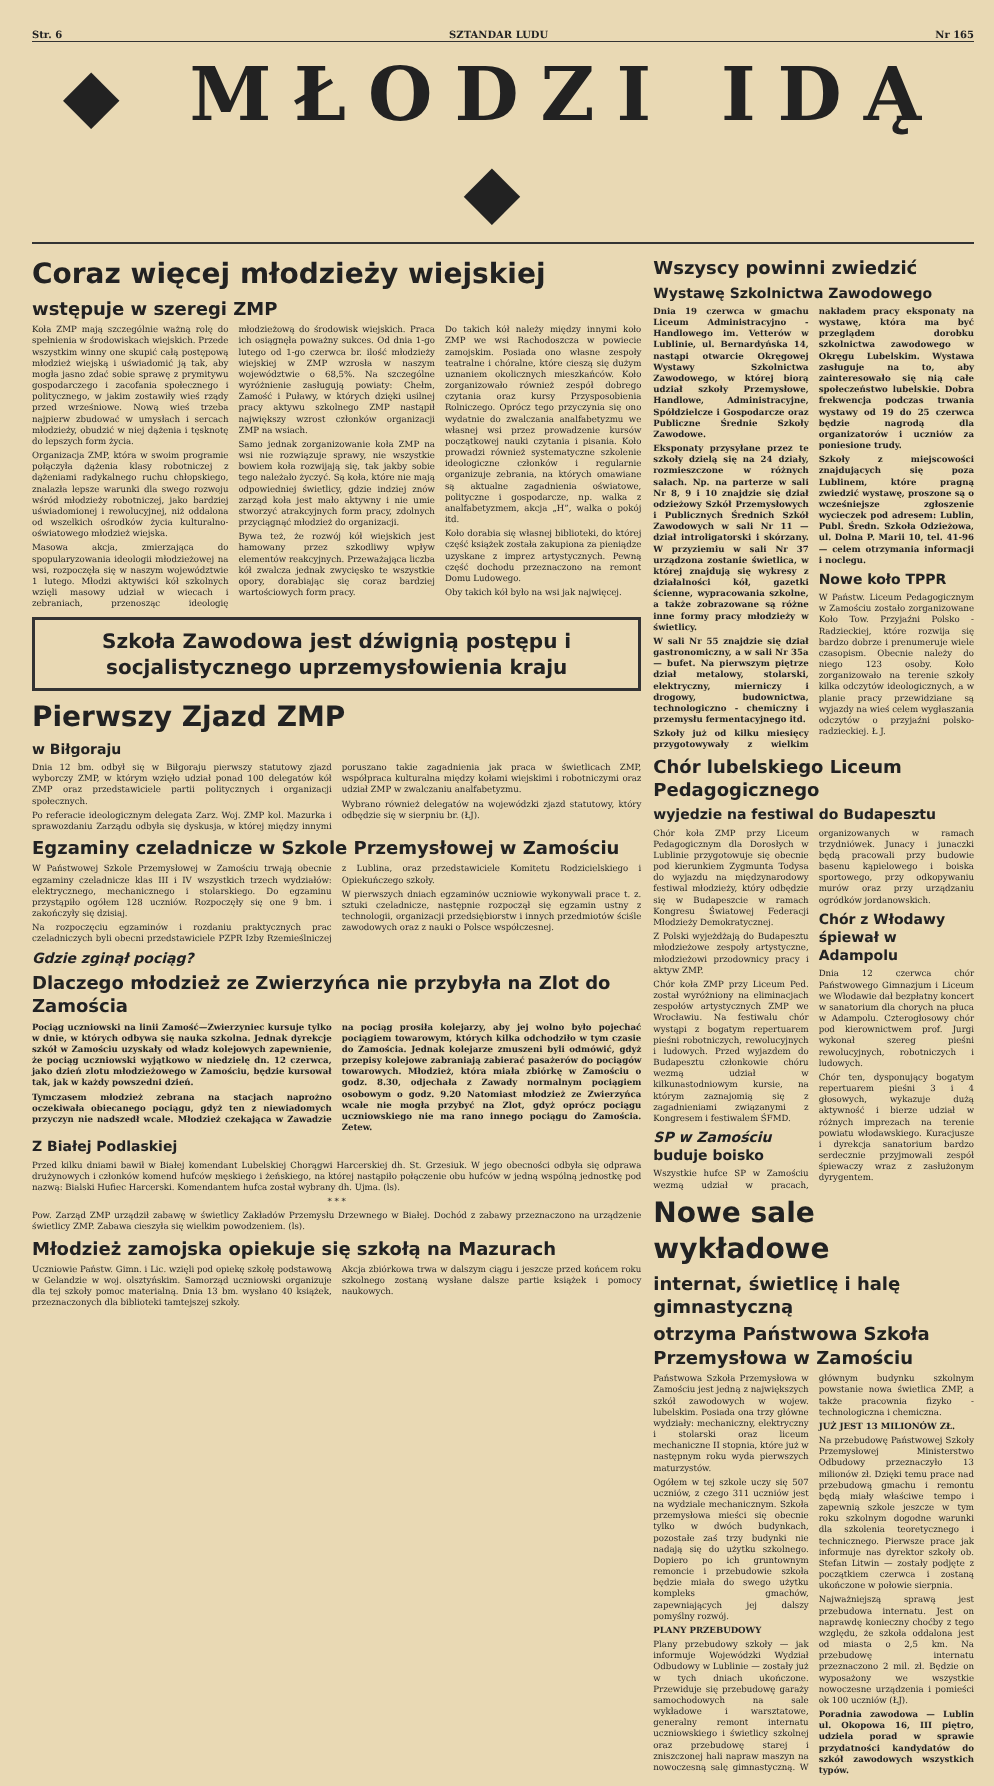Str. 6 SZTANDAR LUDU Nr 165
◆ MŁODZI IDĄ ◆
Coraz więcej młodzieży wiejskiej
wstępuje w szeregi ZMP
Koła ZMP mają szczególnie ważną rolę do spełnienia w środowiskach wiejskich. Przede wszystkim winny one skupić całą postępową młodzież wiejską i uświadomić ją tak, aby mogła jasno zdać sobie sprawę z prymitywu gospodarczego i zacofania społecznego i politycznego, w jakim zostawiły wieś rządy przed wrześniowe. Nową wieś trzeba najpierw zbudować w umysłach i sercach młodzieży, obudzić w niej dążenia i tęsknotę do lepszych form życia.
Organizacja ZMP, która w swoim programie połączyła dążenia klasy robotniczej z dążeniami radykalnego ruchu chłopskiego, znalazła lepsze warunki dla swego rozwoju wśród młodzieży robotniczej, jako bardziej uświadomionej i rewolucyjnej, niż oddalona od wszelkich ośrodków życia kulturalno-oświatowego młodzież wiejska.
Masowa akcja, zmierzająca do spopularyzowania ideologii młodzieżowej na wsi, rozpoczęła się w naszym województwie 1 lutego. Młodzi aktywiści kół szkolnych wzięli masowy udział w wiecach i zebraniach, przenosząc ideologię młodzieżową do środowisk wiejskich. Praca ich osiągnęła poważny sukces. Od dnia 1-go lutego od 1-go czerwca br. ilość młodzieży wiejskiej w ZMP wzrosła w naszym województwie o 68,5%. Na szczególne wyróżnienie zasługują powiaty: Chełm, Zamość i Puławy, w których dzięki usilnej pracy aktywu szkolnego ZMP nastąpił największy wzrost członków organizacji ZMP na wsiach.
Samo jednak zorganizowanie koła ZMP na wsi nie rozwiązuje sprawy, nie wszystkie bowiem koła rozwijają się, tak jakby sobie tego należało życzyć. Są koła, które nie mają odpowiedniej świetlicy, gdzie indziej znów zarząd koła jest mało aktywny i nie umie stworzyć atrakcyjnych form pracy, zdolnych przyciągnąć młodzież do organizacji.
Bywa też, że rozwój kół wiejskich jest hamowany przez szkodliwy wpływ elementów reakcyjnych. Przeważająca liczba kół zwalcza jednak zwycięsko te wszystkie opory, dorabiając się coraz bardziej wartościowych form pracy.
Do takich kół należy między innymi koło ZMP we wsi Rachodoszcza w powiecie zamojskim. Posiada ono własne zespoły teatralne i chóralne, które cieszą się dużym uznaniem okolicznych mieszkańców. Koło zorganizowało również zespół dobrego czytania oraz kursy Przysposobienia Rolniczego. Oprócz tego przyczynia się ono wydatnie do zwalczania analfabetyzmu we własnej wsi przez prowadzenie kursów początkowej nauki czytania i pisania. Koło prowadzi również systematyczne szkolenie ideologiczne członków i regularnie organizuje zebrania, na których omawiane są aktualne zagadnienia oświatowe, polityczne i gospodarcze, np. walka z analfabetyzmem, akcja „H”, walka o pokój itd.
Koło dorabia się własnej biblioteki, do której część książek została zakupiona za pieniądze uzyskane z imprez artystycznych. Pewną część dochodu przeznaczono na remont Domu Ludowego.
Oby takich kół było na wsi jak najwięcej.
Szkoła Zawodowa jest dźwignią postępu i socjalistycznego uprzemysłowienia kraju
Pierwszy Zjazd ZMP
w Biłgoraju
Dnia 12 bm. odbył się w Biłgoraju pierwszy statutowy zjazd wyborczy ZMP, w którym wzięło udział ponad 100 delegatów kół ZMP oraz przedstawiciele partii politycznych i organizacji społecznych.
Po referacie ideologicznym delegata Zarz. Woj. ZMP kol. Mazurka i sprawozdaniu Zarządu odbyła się dyskusja, w której między innymi poruszano takie zagadnienia jak praca w świetlicach ZMP, współpraca kulturalna między kołami wiejskimi i robotniczymi oraz udział ZMP w zwalczaniu analfabetyzmu.
Wybrano również delegatów na wojewódzki zjazd statutowy, który odbędzie się w sierpniu br. (ŁJ).
Egzaminy czeladnicze w Szkole Przemysłowej w Zamościu
W Państwowej Szkole Przemysłowej w Zamościu trwają obecnie egzaminy czeladnicze klas III i IV wszystkich trzech wydziałów: elektrycznego, mechanicznego i stolarskiego. Do egzaminu przystąpiło ogółem 128 uczniów. Rozpoczęły się one 9 bm. i zakończyły się dzisiaj.
Na rozpoczęciu egzaminów i rozdaniu praktycznych prac czeladniczych byli obecni przedstawiciele PZPR Izby Rzemieślniczej z Lublina, oraz przedstawiciele Komitetu Rodzicielskiego i Opiekuńczego szkoły.
W pierwszych dniach egzaminów uczniowie wykonywali prace t. z. sztuki czeladnicze, następnie rozpoczął się egzamin ustny z technologii, organizacji przedsiębiorstw i innych przedmiotów ściśle zawodowych oraz z nauki o Polsce współczesnej.
Gdzie zginął pociąg?
Dlaczego młodzież ze Zwierzyńca nie przybyła na Zlot do Zamościa
Pociąg uczniowski na linii Zamość—Zwierzyniec kursuje tylko w dnie, w których odbywa się nauka szkolna. Jednak dyrekcje szkół w Zamościu uzyskały od władz kolejowych zapewnienie, że pociąg uczniowski wyjątkowo w niedzielę dn. 12 czerwca, jako dzień zlotu młodzieżowego w Zamościu, będzie kursował tak, jak w każdy powszedni dzień.
Tymczasem młodzież zebrana na stacjach naprożno oczekiwała obiecanego pociągu, gdyż ten z niewiadomych przyczyn nie nadszedł wcale. Młodzież czekająca w Zawadzie na pociąg prosiła kolejarzy, aby jej wolno było pojechać pociągiem towarowym, których kilka odchodziło w tym czasie do Zamościa. Jednak kolejarze zmuszeni byli odmówić, gdyż przepisy kolejowe zabraniają zabierać pasażerów do pociągów towarowych. Młodzież, która miała zbiórkę w Zamościu o godz. 8.30, odjechała z Zawady normalnym pociągiem osobowym o godz. 9.20 Natomiast młodzież ze Zwierzyńca wcale nie mogła przybyć na Zlot, gdyż oprócz pociągu uczniowskiego nie ma rano innego pociągu do Zamościa. Zetew.
Z Białej Podlaskiej
Przed kilku dniami bawił w Białej komendant Lubelskiej Chorągwi Harcerskiej dh. St. Grzesiuk. W jego obecności odbyła się odprawa drużynowych i członków komend hufców męskiego i żeńskiego, na której nastąpiło połączenie obu hufców w jedną wspólną jednostkę pod nazwą: Bialski Hufiec Harcerski. Komendantem hufca został wybrany dh. Ujma. (ls).
* * *
Pow. Zarząd ZMP urządził zabawę w świetlicy Zakładów Przemysłu Drzewnego w Białej. Dochód z zabawy przeznaczono na urządzenie świetlicy ZMP. Zabawa cieszyła się wielkim powodzeniem. (ls).
Młodzież zamojska opiekuje się szkołą na Mazurach
Uczniowie Państw. Gimn. i Lic. wzięli pod opiekę szkołę podstawową w Gelandzie w woj. olsztyńskim. Samorząd uczniowski organizuje dla tej szkoły pomoc materialną. Dnia 13 bm. wysłano 40 książek, przeznaczonych dla biblioteki tamtejszej szkoły.
Akcja zbiórkowa trwa w dalszym ciągu i jeszcze przed końcem roku szkolnego zostaną wysłane dalsze partie książek i pomocy naukowych.
Wszyscy powinni zwiedzić
Wystawę Szkolnictwa Zawodowego
Dnia 19 czerwca w gmachu Liceum Administracyjno - Handlowego im. Vetterów w Lublinie, ul. Bernardyńska 14, nastąpi otwarcie Okręgowej Wystawy Szkolnictwa Zawodowego, w której biorą udział szkoły Przemysłowe, Handlowe, Administracyjne, Spółdzielcze i Gospodarcze oraz Publiczne Średnie Szkoły Zawodowe.
Eksponaty przysyłane przez te szkoły dzielą się na 24 działy, rozmieszczone w różnych salach. Np. na parterze w sali Nr 8, 9 i 10 znajdzie się dział odzieżowy Szkół Przemysłowych i Publicznych Średnich Szkół Zawodowych w sali Nr 11 — dział introligatorski i skórzany. W przyziemiu w sali Nr 37 urządzona zostanie świetlica, w której znajdują się wykresy z działalności kół, gazetki ścienne, wypracowania szkolne, a także zobrazowane są różne inne formy pracy młodzieży w świetlicy.
W sali Nr 55 znajdzie się dział gastronomiczny, a w sali Nr 35a — bufet. Na pierwszym piętrze dział metalowy, stolarski, elektryczny, mierniczy i drogowy, budownictwa, technologiczno - chemiczny i przemysłu fermentacyjnego itd.
Szkoły już od kilku miesięcy przygotowywały z wielkim nakładem pracy eksponaty na wystawę, która ma być przeglądem dorobku szkolnictwa zawodowego w Okręgu Lubelskim. Wystawa zasługuje na to, aby zainteresowało się nią całe społeczeństwo lubelskie. Dobra frekwencja podczas trwania wystawy od 19 do 25 czerwca będzie nagrodą dla organizatorów i uczniów za poniesione trudy.
Szkoły z miejscowości znajdujących się poza Lublinem, które pragną zwiedzić wystawę, proszone są o wcześniejsze zgłoszenie wycieczek pod adresem: Lublin, Publ. Średn. Szkoła Odzieżowa, ul. Dolna P. Marii 10, tel. 41-96 — celem otrzymania informacji i noclegu.
Nowe koło TPPR
W Państw. Liceum Pedagogicznym w Zamościu zostało zorganizowane Koło Tow. Przyjaźni Polsko - Radzieckiej, które rozwija się bardzo dobrze i prenumeruje wiele czasopism. Obecnie należy do niego 123 osoby. Koło zorganizowało na terenie szkoły kilka odczytów ideologicznych, a w planie pracy przewidziane są wyjazdy na wieś celem wygłaszania odczytów o przyjaźni polsko-radzieckiej. Ł J.
Chór lubelskiego Liceum Pedagogicznego
wyjedzie na festiwal do Budapesztu
Chór koła ZMP przy Liceum Pedagogicznym dla Dorosłych w Lublinie przygotowuje się obecnie pod kierunkiem Zygmunta Todysa do wyjazdu na międzynarodowy festiwal młodzieży, który odbędzie się w Budapeszcie w ramach Kongresu Światowej Federacji Młodzieży Demokratycznej.
Z Polski wyjeżdżają do Budapesztu młodzieżowe zespoły artystyczne, młodzieżowi przodownicy pracy i aktyw ZMP.
Chór koła ZMP przy Liceum Ped. został wyróżniony na eliminacjach zespołów artystycznych ZMP we Wrocławiu. Na festiwalu chór wystąpi z bogatym repertuarem pieśni robotniczych, rewolucyjnych i ludowych. Przed wyjazdem do Budapesztu członkowie chóru wezmą udział w kilkunastodniowym kursie, na którym zaznajomią się z zagadnieniami związanymi z Kongresem i festiwalem ŚFMD.
SP w Zamościu buduje boisko
Wszystkie hufce SP w Zamościu wezmą udział w pracach, organizowanych w ramach trzydniówek. Junacy i junaczki będą pracowali przy budowie basenu kąpielowego i boiska sportowego, przy odkopywaniu murów oraz przy urządzaniu ogródków jordanowskich.
Chór z Włodawy śpiewał w Adampolu
Dnia 12 czerwca chór Państwowego Gimnazjum i Liceum we Włodawie dał bezpłatny koncert w sanatorium dla chorych na płuca w Adampolu. Czterogłosowy chór pod kierownictwem prof. Jurgi wykonał szereg pieśni rewolucyjnych, robotniczych i ludowych.
Chór ten, dysponujący bogatym repertuarem pieśni 3 i 4 głosowych, wykazuje dużą aktywność i bierze udział w różnych imprezach na terenie powiatu włodawskiego. Kuracjusze i dyrekcja sanatorium bardzo serdecznie przyjmowali zespół śpiewaczy wraz z zasłużonym dyrygentem.
Nowe sale wykładowe
internat, świetlicę i halę gimnastyczną
otrzyma Państwowa Szkoła Przemysłowa w Zamościu
Państwowa Szkoła Przemysłowa w Zamościu jest jedną z największych szkół zawodowych w wojew. lubelskim. Posiada ona trzy główne wydziały: mechaniczny, elektryczny i stolarski oraz liceum mechaniczne II stopnia, które już w następnym roku wyda pierwszych maturzystów.
Ogółem w tej szkole uczy się 507 uczniów, z czego 311 uczniów jest na wydziale mechanicznym. Szkoła przemysłowa mieści się obecnie tylko w dwóch budynkach, pozostałe zaś trzy budynki nie nadają się do użytku szkolnego. Dopiero po ich gruntownym remoncie i przebudowie szkoła będzie miała do swego użytku kompleks gmachów, zapewniających jej dalszy pomyślny rozwój.
PLANY PRZEBUDOWY
Plany przebudowy szkoły — jak informuje Wojewódzki Wydział Odbudowy w Lublinie — zostały już w tych dniach ukończone. Przewiduje się przebudowę garaży samochodowych na sale wykładowe i warsztatowe, generalny remont internatu uczniowskiego i świetlicy szkolnej oraz przebudowę starej i zniszczonej hali napraw maszyn na nowoczesną salę gimnastyczną. W głównym budynku szkolnym powstanie nowa świetlica ZMP, a także pracownia fizyko - technologiczna i chemiczna.
JUŻ JEST 13 MILIONÓW ZŁ.
Na przebudowę Państwowej Szkoły Przemysłowej Ministerstwo Odbudowy przeznaczyło 13 milionów zł. Dzięki temu prace nad przebudową gmachu i remontu będą miały właściwe tempo i zapewnią szkole jeszcze w tym roku szkolnym dogodne warunki dla szkolenia teoretycznego i technicznego. Pierwsze prace jak informuje nas dyrektor szkoły ob. Stefan Litwin — zostały podjęte z początkiem czerwca i zostaną ukończone w połowie sierpnia.
Najważniejszą sprawą jest przebudowa internatu. Jest on naprawdę konieczny choćby z tego względu, że szkoła oddalona jest od miasta o 2,5 km. Na przebudowę internatu przeznaczono 2 mil. zł. Będzie on wyposażony we wszystkie nowoczesne urządzenia i pomieści ok 100 uczniów (ŁJ).
Poradnia zawodowa — Lublin ul. Okopowa 16, III piętro, udziela porad w sprawie przydatności kandydatów do szkół zawodowych wszystkich typów.